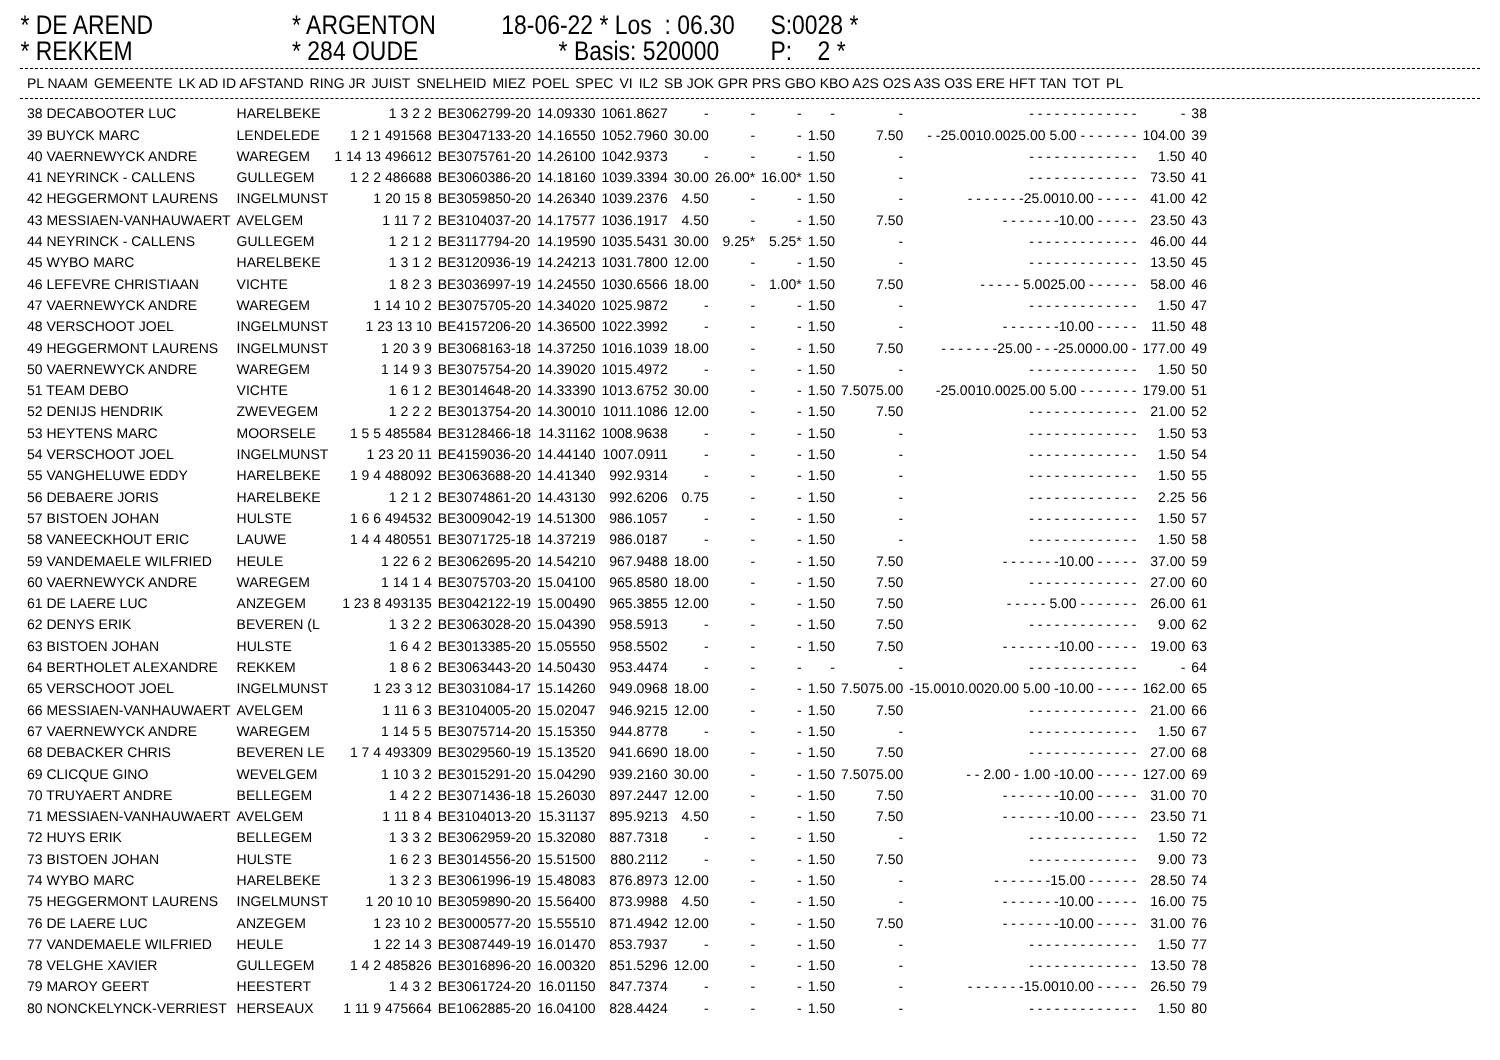* DE AREND * REKKEM
* ARGENTON * 284 OUDE
18-06-22 * Los : 06.30 * Basis: 520000
S:0028 * P: 2 *
| PL NAAM | GEMEENTE | LK AD ID AFSTAND | RING JR | JUIST | SNELHEID | MIEZ | POEL | SPEC | VI | IL2 | SB JOK GPR PRS GBO KBO A2S O2S A3S O3S ERE HFT TAN | TOT | PL |
| --- | --- | --- | --- | --- | --- | --- | --- | --- | --- | --- | --- | --- | --- |
| 38 DECABOOTER LUC | HARELBEKE | 1 3 2 2 | BE3062799-20 | 14.09330 | 1061.8627 | - | - | - | - | - | - - - - - - - - - - - - - | - | 38 |
| 39 BUYCK MARC | LENDELEDE | 1 2 1 491568 | BE3047133-20 | 14.16550 | 1052.7960 | 30.00 | - | - | 1.50 | 7.50 | - -25.0010.0025.00 5.00 - - - - - - - | 104.00 | 39 |
| 40 VAERNEWYCK ANDRE | WAREGEM | 1 14 13 496612 | BE3075761-20 | 14.26100 | 1042.9373 | - | - | - | 1.50 | - | - - - - - - - - - - - - - | 1.50 | 40 |
| 41 NEYRINCK - CALLENS | GULLEGEM | 1 2 2 486688 | BE3060386-20 | 14.18160 | 1039.3394 | 30.00 | 26.00* | 16.00* | 1.50 | - | - - - - - - - - - - - - - | 73.50 | 41 |
| 42 HEGGERMONT LAURENS | INGELMUNST | 1 20 15 8 | BE3059850-20 | 14.26340 | 1039.2376 | 4.50 | - | - | 1.50 | - | - - - - - - -25.0010.00 - - - - - | 41.00 | 42 |
| 43 MESSIAEN-VANHAUWAERT | AVELGEM | 1 11 7 2 | BE3104037-20 | 14.17577 | 1036.1917 | 4.50 | - | - | 1.50 | 7.50 | - - - - - - -10.00 - - - - - | 23.50 | 43 |
| 44 NEYRINCK - CALLENS | GULLEGEM | 1 2 1 2 | BE3117794-20 | 14.19590 | 1035.5431 | 30.00 | 9.25* | 5.25* | 1.50 | - | - - - - - - - - - - - - - | 46.00 | 44 |
| 45 WYBO MARC | HARELBEKE | 1 3 1 2 | BE3120936-19 | 14.24213 | 1031.7800 | 12.00 | - | - | 1.50 | - | - - - - - - - - - - - - - | 13.50 | 45 |
| 46 LEFEVRE CHRISTIAAN | VICHTE | 1 8 2 3 | BE3036997-19 | 14.24550 | 1030.6566 | 18.00 | - | 1.00* | 1.50 | 7.50 | - - - - - 5.0025.00 - - - - - - | 58.00 | 46 |
| 47 VAERNEWYCK ANDRE | WAREGEM | 1 14 10 2 | BE3075705-20 | 14.34020 | 1025.9872 | - | - | - | 1.50 | - | - - - - - - - - - - - - - | 1.50 | 47 |
| 48 VERSCHOOT JOEL | INGELMUNST | 1 23 13 10 | BE4157206-20 | 14.36500 | 1022.3992 | - | - | - | 1.50 | - | - - - - - - -10.00 - - - - - | 11.50 | 48 |
| 49 HEGGERMONT LAURENS | INGELMUNST | 1 20 3 9 | BE3068163-18 | 14.37250 | 1016.1039 | 18.00 | - | - | 1.50 | 7.50 | - - - - - - -25.00 - - -25.0000.00 - | 177.00 | 49 |
| 50 VAERNEWYCK ANDRE | WAREGEM | 1 14 9 3 | BE3075754-20 | 14.39020 | 1015.4972 | - | - | - | 1.50 | - | - - - - - - - - - - - - - | 1.50 | 50 |
| 51 TEAM DEBO | VICHTE | 1 6 1 2 | BE3014648-20 | 14.33390 | 1013.6752 | 30.00 | - | - | 1.50 | 7.5075.00 | -25.0010.0025.00 5.00 - - - - - - - | 179.00 | 51 |
| 52 DENIJS HENDRIK | ZWEVEGEM | 1 2 2 2 | BE3013754-20 | 14.30010 | 1011.1086 | 12.00 | - | - | 1.50 | 7.50 | - - - - - - - - - - - - - | 21.00 | 52 |
| 53 HEYTENS MARC | MOORSELE | 1 5 5 485584 | BE3128466-18 | 14.31162 | 1008.9638 | - | - | - | 1.50 | - | - - - - - - - - - - - - - | 1.50 | 53 |
| 54 VERSCHOOT JOEL | INGELMUNST | 1 23 20 11 | BE4159036-20 | 14.44140 | 1007.0911 | - | - | - | 1.50 | - | - - - - - - - - - - - - - | 1.50 | 54 |
| 55 VANGHELUWE EDDY | HARELBEKE | 1 9 4 488092 | BE3063688-20 | 14.41340 | 992.9314 | - | - | - | 1.50 | - | - - - - - - - - - - - - - | 1.50 | 55 |
| 56 DEBAERE JORIS | HARELBEKE | 1 2 1 2 | BE3074861-20 | 14.43130 | 992.6206 | 0.75 | - | - | 1.50 | - | - - - - - - - - - - - - - | 2.25 | 56 |
| 57 BISTOEN JOHAN | HULSTE | 1 6 6 494532 | BE3009042-19 | 14.51300 | 986.1057 | - | - | - | 1.50 | - | - - - - - - - - - - - - - | 1.50 | 57 |
| 58 VANEECKHOUT ERIC | LAUWE | 1 4 4 480551 | BE3071725-18 | 14.37219 | 986.0187 | - | - | - | 1.50 | - | - - - - - - - - - - - - - | 1.50 | 58 |
| 59 VANDEMAELE WILFRIED | HEULE | 1 22 6 2 | BE3062695-20 | 14.54210 | 967.9488 | 18.00 | - | - | 1.50 | 7.50 | - - - - - - -10.00 - - - - - | 37.00 | 59 |
| 60 VAERNEWYCK ANDRE | WAREGEM | 1 14 1 4 | BE3075703-20 | 15.04100 | 965.8580 | 18.00 | - | - | 1.50 | 7.50 | - - - - - - - - - - - - - | 27.00 | 60 |
| 61 DE LAERE LUC | ANZEGEM | 1 23 8 493135 | BE3042122-19 | 15.00490 | 965.3855 | 12.00 | - | - | 1.50 | 7.50 | - - - - - 5.00 - - - - - - - | 26.00 | 61 |
| 62 DENYS ERIK | BEVEREN (L | 1 3 2 2 | BE3063028-20 | 15.04390 | 958.5913 | - | - | - | 1.50 | 7.50 | - - - - - - - - - - - - - | 9.00 | 62 |
| 63 BISTOEN JOHAN | HULSTE | 1 6 4 2 | BE3013385-20 | 15.05550 | 958.5502 | - | - | - | 1.50 | 7.50 | - - - - - - -10.00 - - - - - | 19.00 | 63 |
| 64 BERTHOLET ALEXANDRE | REKKEM | 1 8 6 2 | BE3063443-20 | 14.50430 | 953.4474 | - | - | - | - | - | - - - - - - - - - - - - - | - | 64 |
| 65 VERSCHOOT JOEL | INGELMUNST | 1 23 3 12 | BE3031084-17 | 15.14260 | 949.0968 | 18.00 | - | - | 1.50 | 7.5075.00 | -15.0010.0020.00 5.00 -10.00 - - - - - | 162.00 | 65 |
| 66 MESSIAEN-VANHAUWAERT | AVELGEM | 1 11 6 3 | BE3104005-20 | 15.02047 | 946.9215 | 12.00 | - | - | 1.50 | 7.50 | - - - - - - - - - - - - - | 21.00 | 66 |
| 67 VAERNEWYCK ANDRE | WAREGEM | 1 14 5 5 | BE3075714-20 | 15.15350 | 944.8778 | - | - | - | 1.50 | - | - - - - - - - - - - - - - | 1.50 | 67 |
| 68 DEBACKER CHRIS | BEVEREN LE | 1 7 4 493309 | BE3029560-19 | 15.13520 | 941.6690 | 18.00 | - | - | 1.50 | 7.50 | - - - - - - - - - - - - - | 27.00 | 68 |
| 69 CLICQUE GINO | WEVELGEM | 1 10 3 2 | BE3015291-20 | 15.04290 | 939.2160 | 30.00 | - | - | 1.50 | 7.5075.00 | - - 2.00 - 1.00 -10.00 - - - - - | 127.00 | 69 |
| 70 TRUYAERT ANDRE | BELLEGEM | 1 4 2 2 | BE3071436-18 | 15.26030 | 897.2447 | 12.00 | - | - | 1.50 | 7.50 | - - - - - - -10.00 - - - - - | 31.00 | 70 |
| 71 MESSIAEN-VANHAUWAERT | AVELGEM | 1 11 8 4 | BE3104013-20 | 15.31137 | 895.9213 | 4.50 | - | - | 1.50 | 7.50 | - - - - - - -10.00 - - - - - | 23.50 | 71 |
| 72 HUYS ERIK | BELLEGEM | 1 3 3 2 | BE3062959-20 | 15.32080 | 887.7318 | - | - | - | 1.50 | - | - - - - - - - - - - - - - | 1.50 | 72 |
| 73 BISTOEN JOHAN | HULSTE | 1 6 2 3 | BE3014556-20 | 15.51500 | 880.2112 | - | - | - | 1.50 | 7.50 | - - - - - - - - - - - - - | 9.00 | 73 |
| 74 WYBO MARC | HARELBEKE | 1 3 2 3 | BE3061996-19 | 15.48083 | 876.8973 | 12.00 | - | - | 1.50 | - | - - - - - - -15.00 - - - - - - | 28.50 | 74 |
| 75 HEGGERMONT LAURENS | INGELMUNST | 1 20 10 10 | BE3059890-20 | 15.56400 | 873.9988 | 4.50 | - | - | 1.50 | - | - - - - - - -10.00 - - - - - | 16.00 | 75 |
| 76 DE LAERE LUC | ANZEGEM | 1 23 10 2 | BE3000577-20 | 15.55510 | 871.4942 | 12.00 | - | - | 1.50 | 7.50 | - - - - - - -10.00 - - - - - | 31.00 | 76 |
| 77 VANDEMAELE WILFRIED | HEULE | 1 22 14 3 | BE3087449-19 | 16.01470 | 853.7937 | - | - | - | 1.50 | - | - - - - - - - - - - - - - | 1.50 | 77 |
| 78 VELGHE XAVIER | GULLEGEM | 1 4 2 485826 | BE3016896-20 | 16.00320 | 851.5296 | 12.00 | - | - | 1.50 | - | - - - - - - - - - - - - - | 13.50 | 78 |
| 79 MAROY GEERT | HEESTERT | 1 4 3 2 | BE3061724-20 | 16.01150 | 847.7374 | - | - | - | 1.50 | - | - - - - - - -15.0010.00 - - - - - | 26.50 | 79 |
| 80 NONCKELYNCK-VERRIEST | HERSEAUX | 1 11 9 475664 | BE1062885-20 | 16.04100 | 828.4424 | - | - | - | 1.50 | - | - - - - - - - - - - - - - | 1.50 | 80 |